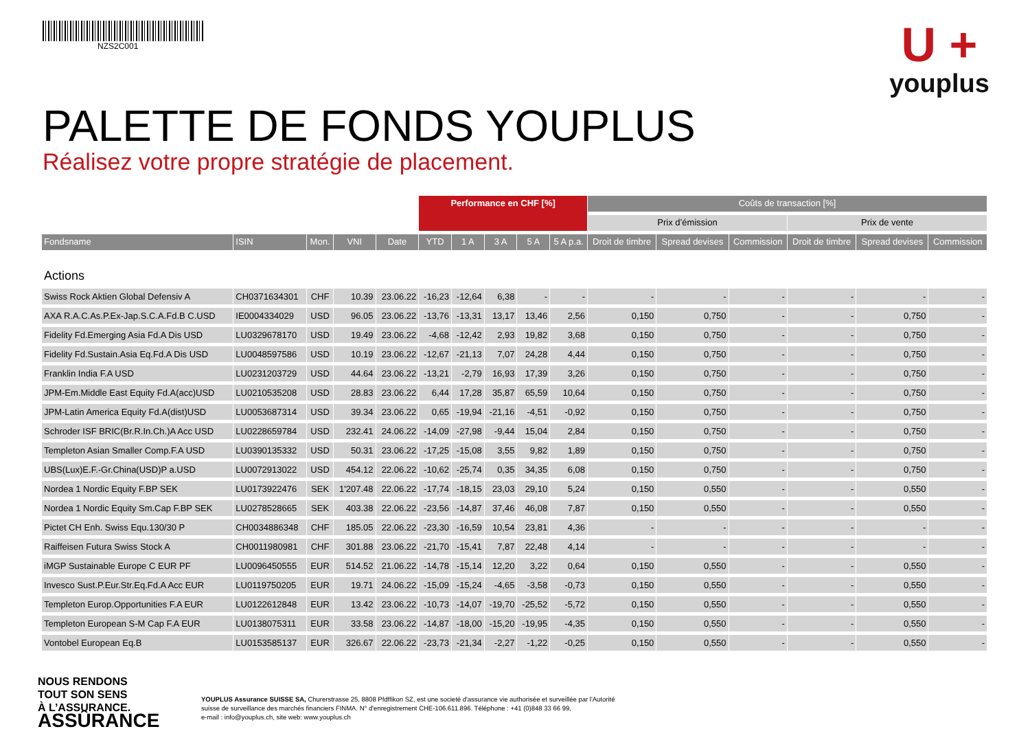NZS2C001
U +
youplus
PALETTE DE FONDS YOUPLUS
Réalisez votre propre stratégie de placement.
| | | | | | Performance en CHF [%] | | | | | Coûts de transaction [%] | | | | | |
| --- | --- | --- | --- | --- | --- | --- | --- | --- | --- | --- | --- | --- | --- | --- | --- |
| | | | | | | | | | | Prix d’émission | | | Prix de vente | | |
| Fondsname | ISIN | Mon. | VNI | Date | YTD | 1 A | 3 A | 5 A | 5 A p.a. | Droit de timbre | Spread devises | Commission | Droit de timbre | Spread devises | Commission |
| Actions | | | | | | | | | | | | | | | |
| Swiss Rock Aktien Global Defensiv A | CH0371634301 | CHF | 10.39 | 23.06.22 | -16,23 | -12,64 | 6,38 | - | - | - | - | - | - | - | - |
| AXA R.A.C.As.P.Ex-Jap.S.C.A.Fd.B C.USD | IE0004334029 | USD | 96.05 | 23.06.22 | -13,76 | -13,31 | 13,17 | 13,46 | 2,56 | 0,150 | 0,750 | - | - | 0,750 | - |
| Fidelity Fd.Emerging Asia Fd.A Dis USD | LU0329678170 | USD | 19.49 | 23.06.22 | -4,68 | -12,42 | 2,93 | 19,82 | 3,68 | 0,150 | 0,750 | - | - | 0,750 | - |
| Fidelity Fd.Sustain.Asia Eq.Fd.A Dis USD | LU0048597586 | USD | 10.19 | 23.06.22 | -12,67 | -21,13 | 7,07 | 24,28 | 4,44 | 0,150 | 0,750 | - | - | 0,750 | - |
| Franklin India F.A USD | LU0231203729 | USD | 44.64 | 23.06.22 | -13,21 | -2,79 | 16,93 | 17,39 | 3,26 | 0,150 | 0,750 | - | - | 0,750 | - |
| JPM-Em.Middle East Equity Fd.A(acc)USD | LU0210535208 | USD | 28.83 | 23.06.22 | 6,44 | 17,28 | 35,87 | 65,59 | 10,64 | 0,150 | 0,750 | - | - | 0,750 | - |
| JPM-Latin America Equity Fd.A(dist)USD | LU0053687314 | USD | 39.34 | 23.06.22 | 0,65 | -19,94 | -21,16 | -4,51 | -0,92 | 0,150 | 0,750 | - | - | 0,750 | - |
| Schroder ISF BRIC(Br.R.In.Ch.)A Acc USD | LU0228659784 | USD | 232.41 | 24.06.22 | -14,09 | -27,98 | -9,44 | 15,04 | 2,84 | 0,150 | 0,750 | - | - | 0,750 | - |
| Templeton Asian Smaller Comp.F.A USD | LU0390135332 | USD | 50.31 | 23.06.22 | -17,25 | -15,08 | 3,55 | 9,82 | 1,89 | 0,150 | 0,750 | - | - | 0,750 | - |
| UBS(Lux)E.F.-Gr.China(USD)P a.USD | LU0072913022 | USD | 454.12 | 22.06.22 | -10,62 | -25,74 | 0,35 | 34,35 | 6,08 | 0,150 | 0,750 | - | - | 0,750 | - |
| Nordea 1 Nordic Equity F.BP SEK | LU0173922476 | SEK | 1'207.48 | 22.06.22 | -17,74 | -18,15 | 23,03 | 29,10 | 5,24 | 0,150 | 0,550 | - | - | 0,550 | - |
| Nordea 1 Nordic Equity Sm.Cap F.BP SEK | LU0278528665 | SEK | 403.38 | 22.06.22 | -23,56 | -14,87 | 37,46 | 46,08 | 7,87 | 0,150 | 0,550 | - | - | 0,550 | - |
| Pictet CH Enh. Swiss Equ.130/30 P | CH0034886348 | CHF | 185.05 | 22.06.22 | -23,30 | -16,59 | 10,54 | 23,81 | 4,36 | - | - | - | - | - | - |
| Raiffeisen Futura Swiss Stock A | CH0011980981 | CHF | 301.88 | 23.06.22 | -21,70 | -15,41 | 7,87 | 22,48 | 4,14 | - | - | - | - | - | - |
| iMGP Sustainable Europe C EUR PF | LU0096450555 | EUR | 514.52 | 21.06.22 | -14,78 | -15,14 | 12,20 | 3,22 | 0,64 | 0,150 | 0,550 | - | - | 0,550 | - |
| Invesco Sust.P.Eur.Str.Eq.Fd.A Acc EUR | LU0119750205 | EUR | 19.71 | 24.06.22 | -15,09 | -15,24 | -4,65 | -3,58 | -0,73 | 0,150 | 0,550 | - | - | 0,550 | - |
| Templeton Europ.Opportunities F.A EUR | LU0122612848 | EUR | 13.42 | 23.06.22 | -10,73 | -14,07 | -19,70 | -25,52 | -5,72 | 0,150 | 0,550 | - | - | 0,550 | - |
| Templeton European S-M Cap F.A EUR | LU0138075311 | EUR | 33.58 | 23.06.22 | -14,87 | -18,00 | -15,20 | -19,95 | -4,35 | 0,150 | 0,550 | - | - | 0,550 | - |
| Vontobel European Eq.B | LU0153585137 | EUR | 326.67 | 22.06.22 | -23,73 | -21,34 | -2,27 | -1,22 | -0,25 | 0,150 | 0,550 | - | - | 0,550 | - |
NOUS RENDONS
TOUT SON SENS
À L’ASSURANCE.
ASSÛRANCE
YOUPLUS Assurance SUISSE SA, Churerstrasse 25, 8808 Pfdffikon SZ, est une societé d'assurance vie authorisée et surveillée par l'Autorité
suisse de surveillance des marchés financiers FINMA. N° d'enregistrement CHE-106.611.896. Téléphone : +41 (0)848 33 66 99,
e-mail : info@youplus.ch, site web: www.youplus.ch